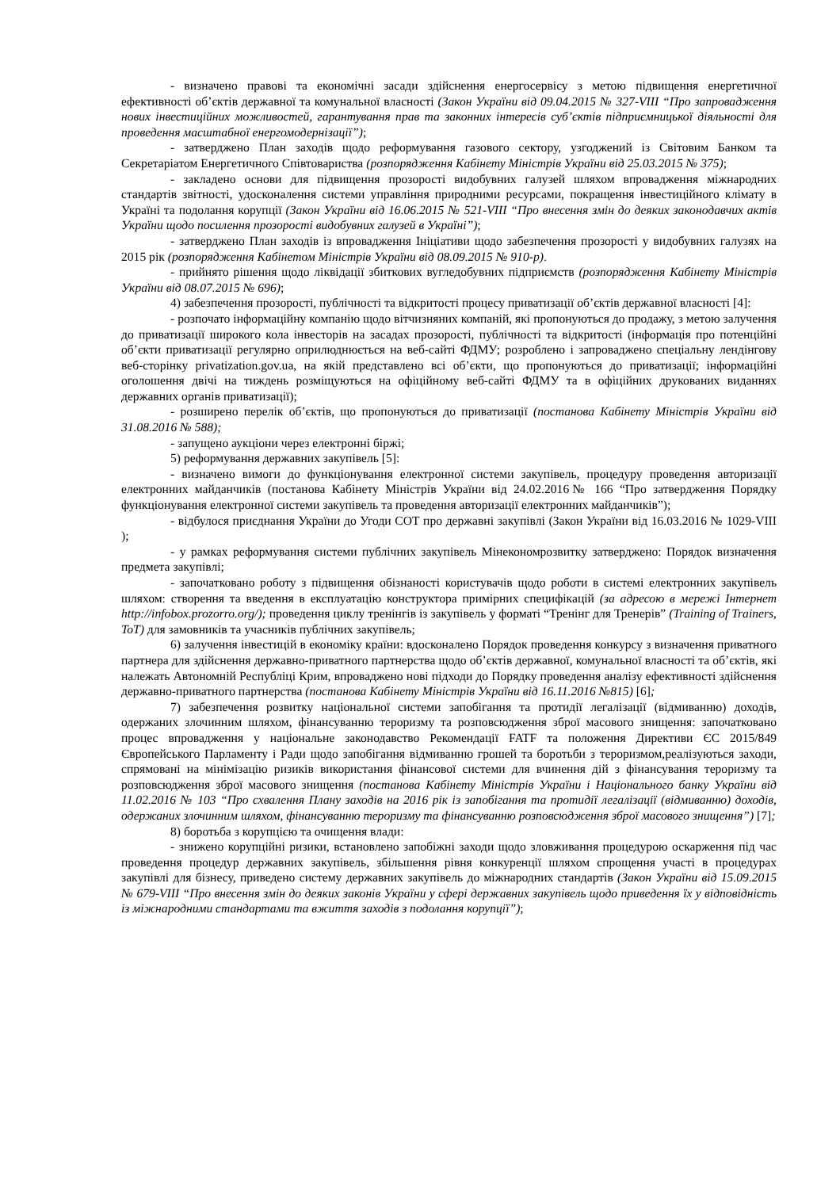- визначено правові та економічні засади здійснення енергосервісу з метою підвищення енергетичної ефективності об’єктів державної та комунальної власності (Закон України від 09.04.2015 № 327-VIII “Про запровадження нових інвестиційних можливостей, гарантування прав та законних інтересів суб’єктів підприємницької діяльності для проведення масштабної енергомодернізації”);
- затверджено План заходів щодо реформування газового сектору, узгоджений із Світовим Банком та Секретаріатом Енергетичного Співтовариства (розпорядження Кабінету Міністрів України від 25.03.2015 № 375);
- закладено основи для підвищення прозорості видобувних галузей шляхом впровадження міжнародних стандартів звітності, удосконалення системи управління природними ресурсами, покращення інвестиційного клімату в Україні та подолання корупції (Закон України від 16.06.2015 № 521-VIII “Про внесення змін до деяких законодавчих актів України щодо посилення прозорості видобувних галузей в Україні”);
- затверджено План заходів із впровадження Ініціативи щодо забезпечення прозорості у видобувних галузях на 2015 рік (розпорядження Кабінетом Міністрів України від 08.09.2015 № 910-р).
- прийнято рішення щодо ліквідації збиткових вугледобувних підприємств (розпорядження Кабінету Міністрів України від 08.07.2015 № 696);
4) забезпечення прозорості, публічності та відкритості процесу приватизації об’єктів державної власності [4]:
- розпочато інформаційну компанію щодо вітчизняних компаній, які пропонуються до продажу, з метою залучення до приватизації широкого кола інвесторів на засадах прозорості, публічності та відкритості (інформація про потенційні об’єкти приватизації регулярно оприлюднюється на веб-сайті ФДМУ; розроблено і запроваджено спеціальну лендінгову веб-сторінку privatization.gov.ua, на якій представлено всі об’єкти, що пропонуються до приватизації; інформаційні оголошення двічі на тиждень розміщуються на офіційному веб-сайті ФДМУ та в офіційних друкованих виданнях державних органів приватизації);
- розширено перелік об’єктів, що пропонуються до приватизації (постанова Кабінету Міністрів України від 31.08.2016 № 588);
- запущено аукціони через електронні біржі;
5) реформування державних закупівель [5]:
- визначено вимоги до функціонування електронної системи закупівель, процедуру проведення авторизації електронних майданчиків (постанова Кабінету Міністрів України від 24.02.2016№ 166 “Про затвердження Порядку функціонування електронної системи закупівель та проведення авторизації електронних майданчиків”);
- відбулося приєднання України до Угоди СОТ про державні закупівлі (Закон України від 16.03.2016 № 1029-VIII );
- у рамках реформування системи публічних закупівель Мінекономрозвитку затверджено: Порядок визначення предмета закупівлі;
- започатковано роботу з підвищення обізнаності користувачів щодо роботи в системі електронних закупівель шляхом: створення та введення в експлуатацію конструктора примірних специфікацій (за адресою в мережі Інтернет http://infobox.prozorro.org/); проведення циклу тренінгів із закупівель у форматі “Тренінг для Тренерів” (Training of Trainers, ToT) для замовників та учасників публічних закупівель;
6) залучення інвестицій в економіку країни: вдосконалено Порядок проведення конкурсу з визначення приватного партнера для здійснення державно-приватного партнерства щодо об’єктів державної, комунальної власності та об’єктів, які належать Автономній Республіці Крим, впроваджено нові підходи до Порядку проведення аналізу ефективності здійснення державно-приватного партнерства (постанова Кабінету Міністрів України від 16.11.2016 №815) [6];
7) забезпечення розвитку національної системи запобігання та протидії легалізації (відмиванню) доходів, одержаних злочинним шляхом, фінансуванню тероризму та розповсюдження зброї масового знищення: започатковано процес впровадження у національне законодавство Рекомендації FATF та положення Директиви ЄС 2015/849 Європейського Парламенту і Ради щодо запобігання відмиванню грошей та боротьби з тероризмом,реалізуються заходи, спрямовані на мінімізацію ризиків використання фінансової системи для вчинення дій з фінансування тероризму та розповсюдження зброї масового знищення (постанова Кабінету Міністрів України і Національного банку України від 11.02.2016 № 103 “Про схвалення Плану заходів на 2016 рік із запобігання та протидії легалізації (відмиванню) доходів, одержаних злочинним шляхом, фінансуванню тероризму та фінансуванню розповсюдження зброї масового знищення”) [7];
8) боротьба з корупцією та очищення влади:
- знижено корупційні ризики, встановлено запобіжні заходи щодо зловживання процедурою оскарження під час проведення процедур державних закупівель, збільшення рівня конкуренції шляхом спрощення участі в процедурах закупівлі для бізнесу, приведено систему державних закупівель до міжнародних стандартів (Закон України від 15.09.2015 № 679-VIII “Про внесення змін до деяких законів України у сфері державних закупівель щодо приведення їх у відповідність із міжнародними стандартами та вжиття заходів з подолання корупції”);